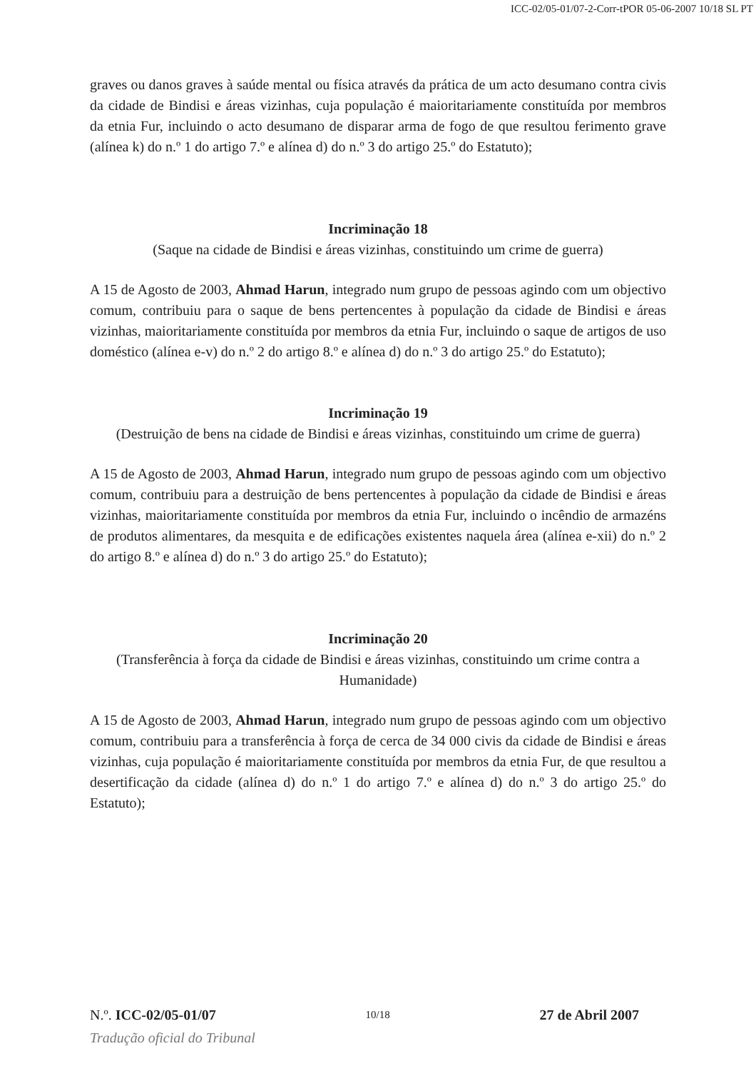ICC-02/05-01/07-2-Corr-tPOR 05-06-2007 10/18 SL PT
graves ou danos graves à saúde mental ou física através da prática de um acto desumano contra civis da cidade de Bindisi e áreas vizinhas, cuja população é maioritariamente constituída por membros da etnia Fur, incluindo o acto desumano de disparar arma de fogo de que resultou ferimento grave (alínea k) do n.º 1 do artigo 7.º e alínea d) do n.º 3 do artigo 25.º do Estatuto);
Incriminação 18
(Saque na cidade de Bindisi e áreas vizinhas, constituindo um crime de guerra)
A 15 de Agosto de 2003, Ahmad Harun, integrado num grupo de pessoas agindo com um objectivo comum, contribuiu para o saque de bens pertencentes à população da cidade de Bindisi e áreas vizinhas, maioritariamente constituída por membros da etnia Fur, incluindo o saque de artigos de uso doméstico (alínea e-v) do n.º 2 do artigo 8.º e alínea d) do n.º 3 do artigo 25.º do Estatuto);
Incriminação 19
(Destruição de bens na cidade de Bindisi e áreas vizinhas, constituindo um crime de guerra)
A 15 de Agosto de 2003, Ahmad Harun, integrado num grupo de pessoas agindo com um objectivo comum, contribuiu para a destruição de bens pertencentes à população da cidade de Bindisi e áreas vizinhas, maioritariamente constituída por membros da etnia Fur, incluindo o incêndio de armazéns de produtos alimentares, da mesquita e de edificações existentes naquela área (alínea e-xii) do n.º 2 do artigo 8.º e alínea d) do n.º 3 do artigo 25.º do Estatuto);
Incriminação 20
(Transferência à força da cidade de Bindisi e áreas vizinhas, constituindo um crime contra a Humanidade)
A 15 de Agosto de 2003, Ahmad Harun, integrado num grupo de pessoas agindo com um objectivo comum, contribuiu para a transferência à força de cerca de 34 000 civis da cidade de Bindisi e áreas vizinhas, cuja população é maioritariamente constituída por membros da etnia Fur, de que resultou a desertificação da cidade (alínea d) do n.º 1 do artigo 7.º e alínea d) do n.º 3 do artigo 25.º do Estatuto);
N.º. ICC-02/05-01/07 10/18 27 de Abril 2007
Tradução oficial do Tribunal